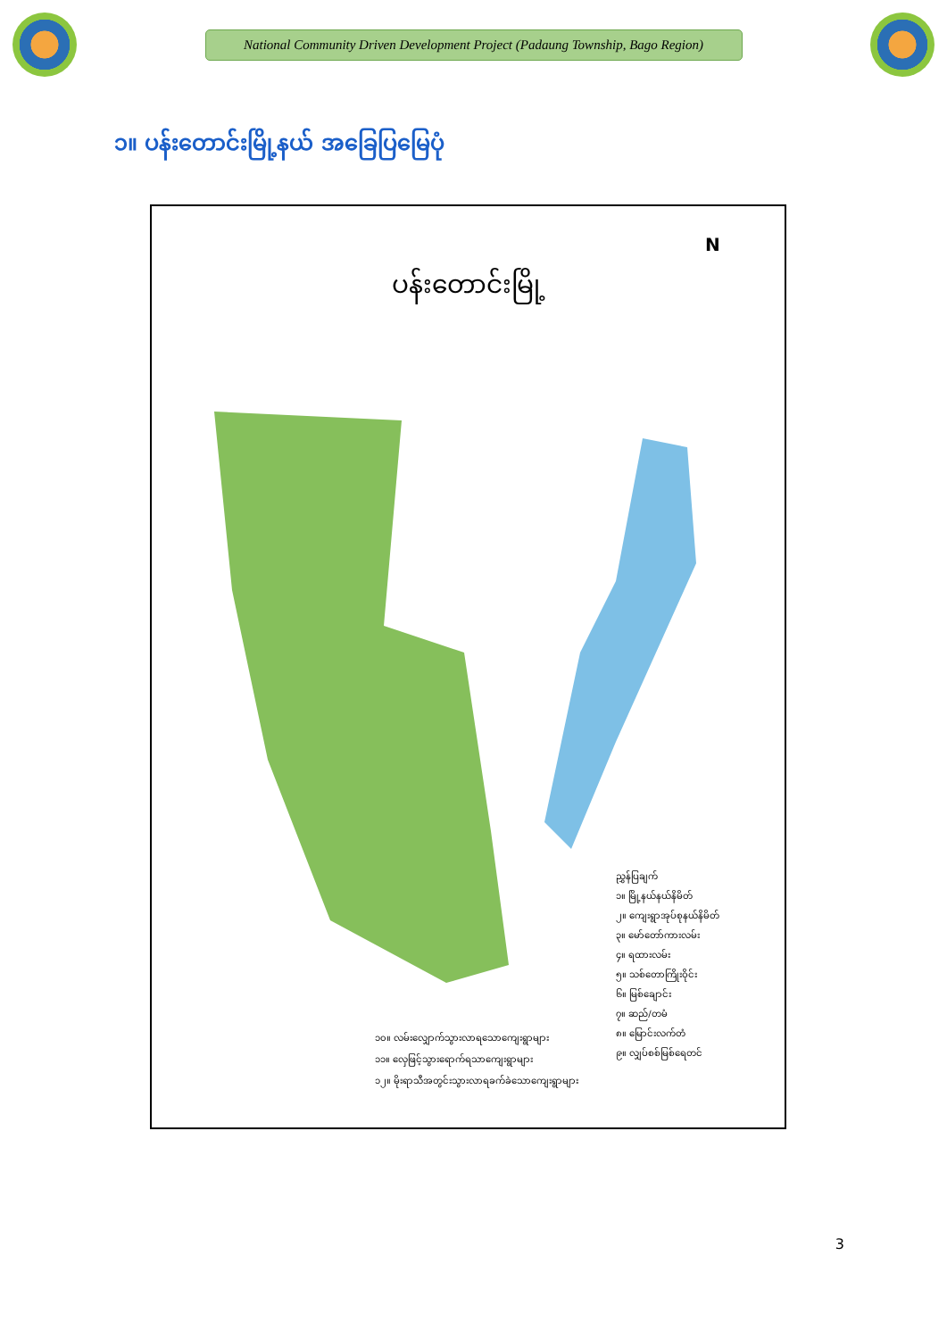National Community Driven Development Project (Padaung Township, Bago Region)
၁။ ပန်းတောင်းမြို့နယ် အခြေပြမြေပုံ
ပန်းတောင်းမြို့
N
ညွှန်ပြချက်
၁။ မြို့နယ်နယ်နိမိတ်
၂။ ကျေးရွာအုပ်စုနယ်နိမိတ်
၃။ မော်တော်ကားလမ်း
၄။ ရထားလမ်း
၅။ သစ်တောကြိုးဝိုင်း
၆။ မြစ်ချောင်း
၇။ ဆည်/တမံ
၈။ မြောင်းလက်တံ
၉။ လျှပ်စစ်မြစ်ရေတင်
၁၀။ လမ်းလျှောက်သွားလာရသောကျေးရွာများ
၁၁။ လှေဖြင့်သွားရောက်ရသာကျေးရွာများ
၁၂။ မိုးရာသီအတွင်းသွားလာရခက်ခဲသောကျေးရွာများ
3